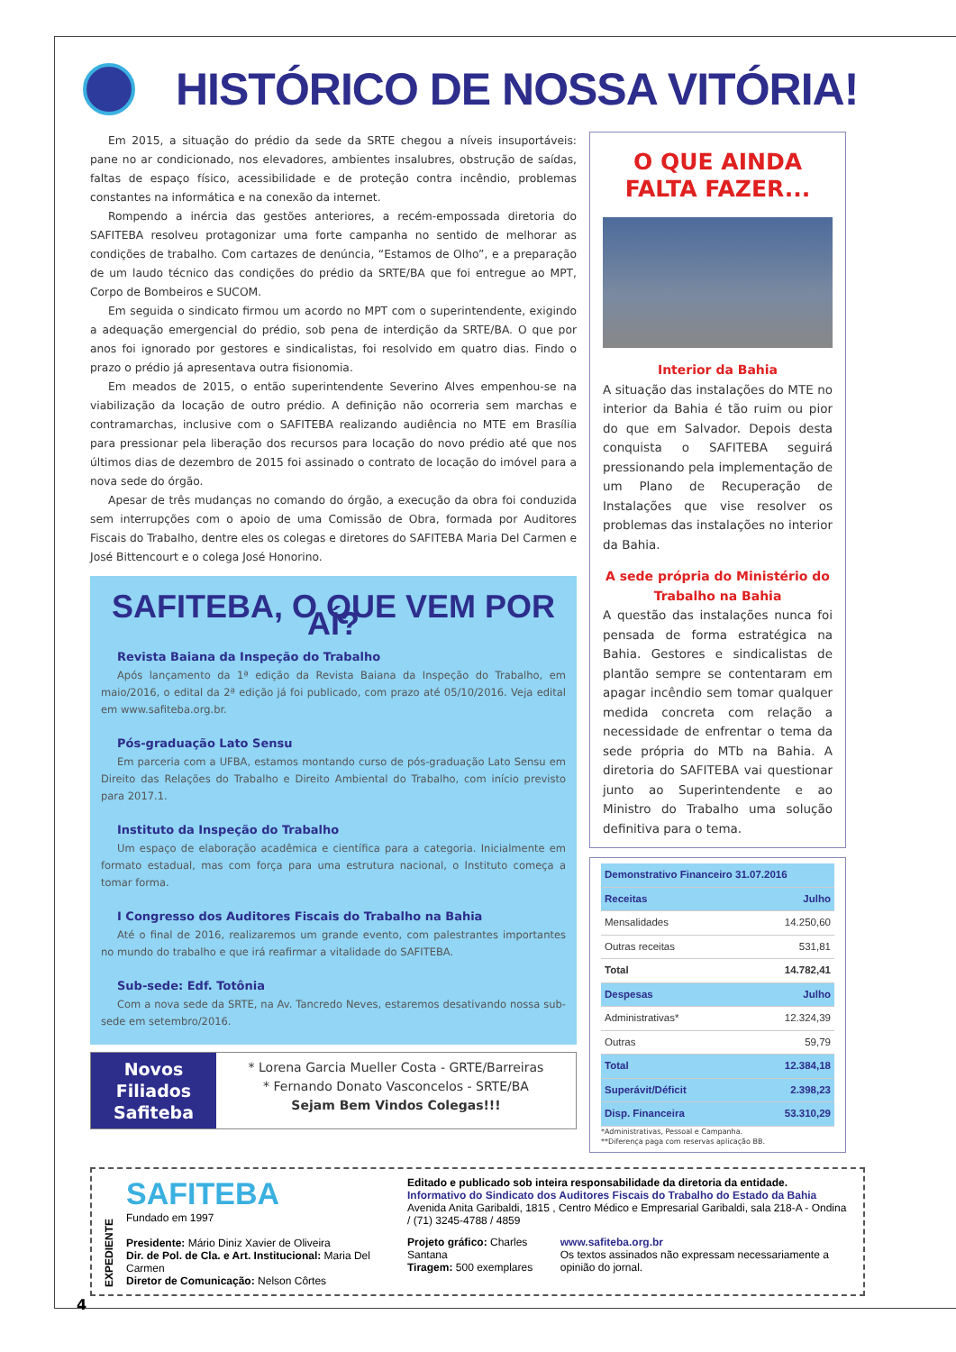HISTÓRICO DE NOSSA VITÓRIA!
Em 2015, a situação do prédio da sede da SRTE chegou a níveis insuportáveis: pane no ar condicionado, nos elevadores, ambientes insalubres, obstrução de saídas, faltas de espaço físico, acessibilidade e de proteção contra incêndio, problemas constantes na informática e na conexão da internet.
Rompendo a inércia das gestões anteriores, a recém-empossada diretoria do SAFITEBA resolveu protagonizar uma forte campanha no sentido de melhorar as condições de trabalho. Com cartazes de denúncia, “Estamos de Olho”, e a preparação de um laudo técnico das condições do prédio da SRTE/BA que foi entregue ao MPT, Corpo de Bombeiros e SUCOM.
Em seguida o sindicato firmou um acordo no MPT com o superintendente, exigindo a adequação emergencial do prédio, sob pena de interdição da SRTE/BA. O que por anos foi ignorado por gestores e sindicalistas, foi resolvido em quatro dias. Findo o prazo o prédio já apresentava outra fisionomia.
Em meados de 2015, o então superintendente Severino Alves empenhou-se na viabilização da locação de outro prédio. A definição não ocorreria sem marchas e contramarchas, inclusive com o SAFITEBA realizando audiência no MTE em Brasília para pressionar pela liberação dos recursos para locação do novo prédio até que nos últimos dias de dezembro de 2015 foi assinado o contrato de locação do imóvel para a nova sede do órgão.
Apesar de três mudanças no comando do órgão, a execução da obra foi conduzida sem interrupções com o apoio de uma Comissão de Obra, formada por Auditores Fiscais do Trabalho, dentre eles os colegas e diretores do SAFITEBA Maria Del Carmen e José Bittencourt e o colega José Honorino.
SAFITEBA, O QUE VEM POR AÍ?
Revista Baiana da Inspeção do Trabalho
Após lançamento da 1ª edição da Revista Baiana da Inspeção do Trabalho, em maio/2016, o edital da 2ª edição já foi publicado, com prazo até 05/10/2016. Veja edital em www.safiteba.org.br.
Pós-graduação Lato Sensu
Em parceria com a UFBA, estamos montando curso de pós-graduação Lato Sensu em Direito das Relações do Trabalho e Direito Ambiental do Trabalho, com início previsto para 2017.1.
Instituto da Inspeção do Trabalho
Um espaço de elaboração acadêmica e científica para a categoria. Inicialmente em formato estadual, mas com força para uma estrutura nacional, o Instituto começa a tomar forma.
I Congresso dos Auditores Fiscais do Trabalho na Bahia
Até o final de 2016, realizaremos um grande evento, com palestrantes importantes no mundo do trabalho e que irá reafirmar a vitalidade do SAFITEBA.
Sub-sede: Edf. Totônia
Com a nova sede da SRTE, na Av. Tancredo Neves, estaremos desativando nossa sub-sede em setembro/2016.
Novos
Filiados
Safiteba
* Lorena Garcia Mueller Costa - GRTE/Barreiras
* Fernando Donato Vasconcelos - SRTE/BA
Sejam Bem Vindos Colegas!!!
O QUE AINDA FALTA FAZER...
Interior da Bahia
A situação das instalações do MTE no interior da Bahia é tão ruim ou pior do que em Salvador. Depois desta conquista o SAFITEBA seguirá pressionando pela implementação de um Plano de Recuperação de Instalações que vise resolver os problemas das instalações no interior da Bahia.
A sede própria do Ministério do Trabalho na Bahia
A questão das instalações nunca foi pensada de forma estratégica na Bahia. Gestores e sindicalistas de plantão sempre se contentaram em apagar incêndio sem tomar qualquer medida concreta com relação a necessidade de enfrentar o tema da sede própria do MTb na Bahia. A diretoria do SAFITEBA vai questionar junto ao Superintendente e ao Ministro do Trabalho uma solução definitiva para o tema.
| Demonstrativo Financeiro 31.07.2016 | |
| --- | --- |
| Receitas | Julho |
| Mensalidades | 14.250,60 |
| Outras receitas | 531,81 |
| Total | 14.782,41 |
| Despesas | Julho |
| Administrativas* | 12.324,39 |
| Outras | 59,79 |
| Total | 12.384,18 |
| Superávit/Déficit | 2.398,23 |
| Disp. Financeira | 53.310,29 |
*Administrativas, Pessoal e Campanha.
**Diferença paga com reservas aplicação BB.
EXPEDIENTE
SAFITEBA
Fundado em 1997
Presidente: Mário Diniz Xavier de Oliveira
Dir. de Pol. de Cla. e Art. Institucional: Maria Del Carmen
Diretor de Comunicação: Nelson Côrtes
Editado e publicado sob inteira responsabilidade da diretoria da entidade.
Informativo do Sindicato dos Auditores Fiscais do Trabalho do Estado da Bahia
Avenida Anita Garibaldi, 1815 , Centro Médico e Empresarial Garibaldi, sala 218-A - Ondina / (71) 3245-4788 / 4859
Projeto gráfico: Charles Santana
Tiragem: 500 exemplares
www.safiteba.org.br
Os textos assinados não expressam necessariamente a opinião do jornal.
4